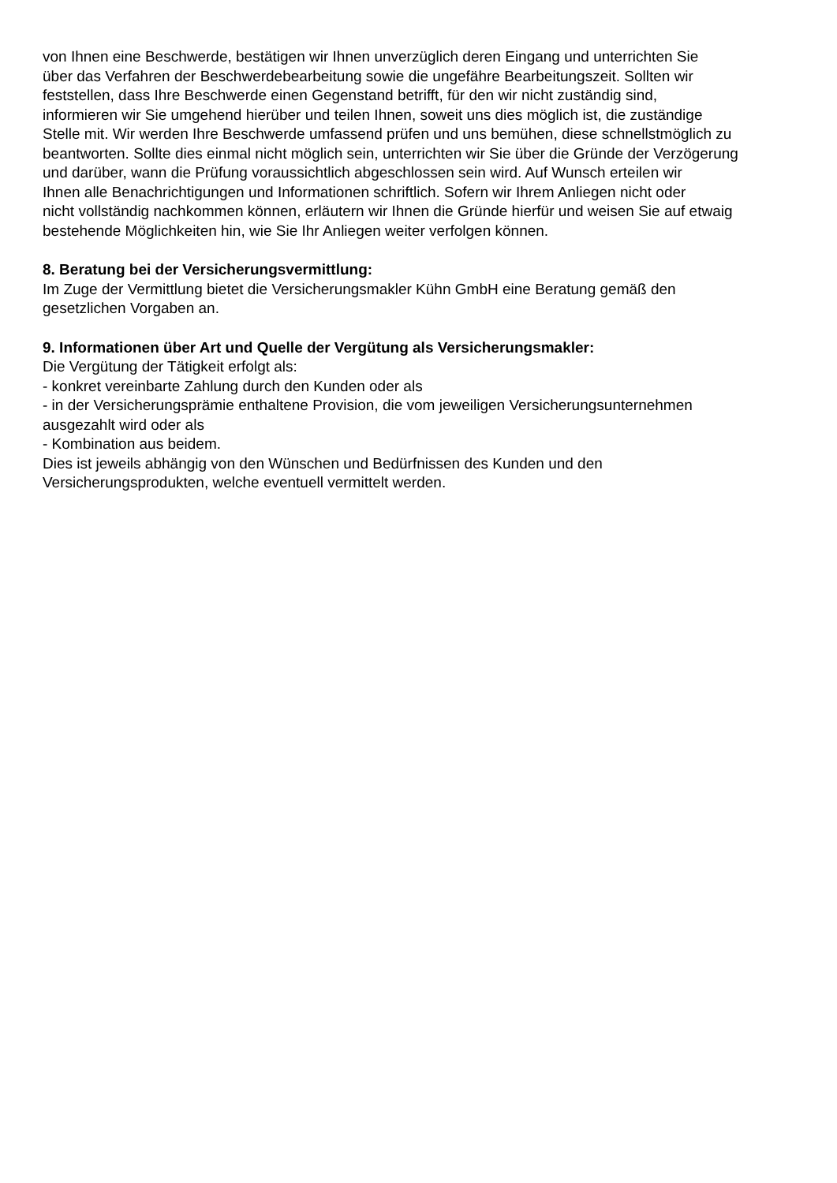von Ihnen eine Beschwerde, bestätigen wir Ihnen unverzüglich deren Eingang und unterrichten Sie
über das Verfahren der Beschwerdebearbeitung sowie die ungefähre Bearbeitungszeit. Sollten wir
feststellen, dass Ihre Beschwerde einen Gegenstand betrifft, für den wir nicht zuständig sind,
informieren wir Sie umgehend hierüber und teilen Ihnen, soweit uns dies möglich ist, die zuständige
Stelle mit. Wir werden Ihre Beschwerde umfassend prüfen und uns bemühen, diese schnellstmöglich zu
beantworten. Sollte dies einmal nicht möglich sein, unterrichten wir Sie über die Gründe der Verzögerung
und darüber, wann die Prüfung voraussichtlich abgeschlossen sein wird. Auf Wunsch erteilen wir
Ihnen alle Benachrichtigungen und Informationen schriftlich. Sofern wir Ihrem Anliegen nicht oder
nicht vollständig nachkommen können, erläutern wir Ihnen die Gründe hierfür und weisen Sie auf etwaig
bestehende Möglichkeiten hin, wie Sie Ihr Anliegen weiter verfolgen können.
8. Beratung bei der Versicherungsvermittlung:
Im Zuge der Vermittlung bietet die Versicherungsmakler Kühn GmbH eine Beratung gemäß den
gesetzlichen Vorgaben an.
9. Informationen über Art und Quelle der Vergütung als Versicherungsmakler:
Die Vergütung der Tätigkeit erfolgt als:
- konkret vereinbarte Zahlung durch den Kunden oder als
- in der Versicherungsprämie enthaltene Provision, die vom jeweiligen Versicherungsunternehmen
ausgezahlt wird oder als
- Kombination aus beidem.
Dies ist jeweils abhängig von den Wünschen und Bedürfnissen des Kunden und den
Versicherungsprodukten, welche eventuell vermittelt werden.